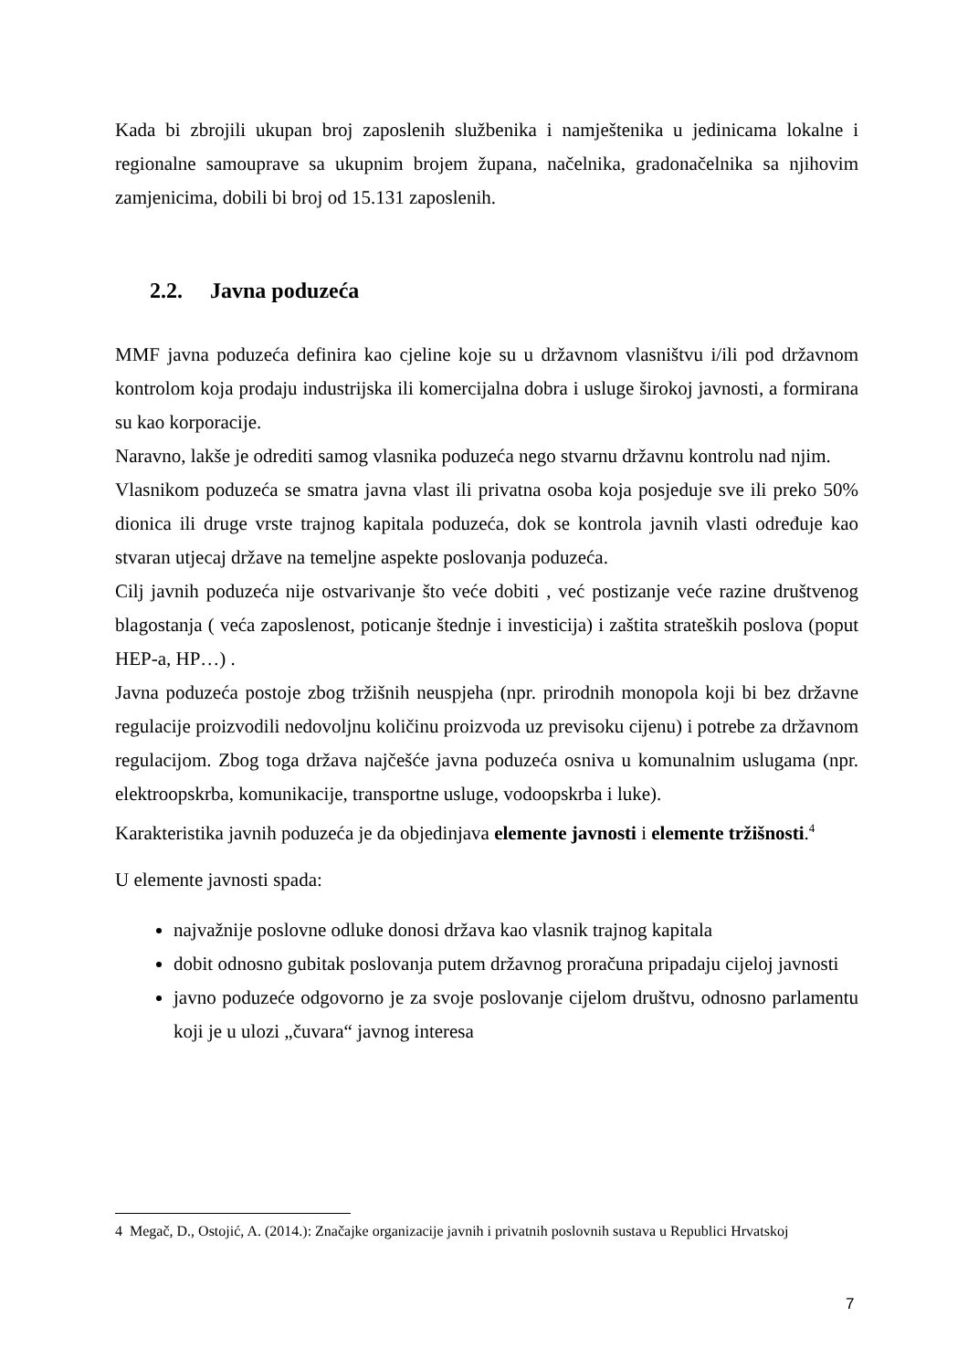Kada bi zbrojili ukupan broj zaposlenih službenika i namještenika u jedinicama lokalne i regionalne samouprave sa ukupnim brojem župana, načelnika, gradonačelnika sa njihovim zamjenicima, dobili bi broj od 15.131 zaposlenih.
2.2. Javna poduzeća
MMF javna poduzeća definira kao cjeline koje su u državnom vlasništvu i/ili pod državnom kontrolom koja prodaju industrijska ili komercijalna dobra i usluge širokoj javnosti, a formirana su kao korporacije.
Naravno, lakše je odrediti samog vlasnika poduzeća nego stvarnu državnu kontrolu nad njim.
Vlasnikom poduzeća se smatra javna vlast ili privatna osoba koja posjeduje sve ili preko 50% dionica ili druge vrste trajnog kapitala poduzeća, dok se kontrola javnih vlasti određuje kao stvaran utjecaj države na temeljne aspekte poslovanja poduzeća.
Cilj javnih poduzeća nije ostvarivanje što veće dobiti , već postizanje veće razine društvenog blagostanja ( veća zaposlenost, poticanje štednje i investicija) i zaštita strateških poslova (poput HEP-a, HP…) .
Javna poduzeća postoje zbog tržišnih neuspjeha (npr. prirodnih monopola koji bi bez državne regulacije proizvodili nedovoljnu količinu proizvoda uz previsoku cijenu) i potrebe za državnom regulacijom. Zbog toga država najčešće javna poduzeća osniva u komunalnim uslugama (npr. elektroopskrba, komunikacije, transportne usluge, vodoopskrba i luke).
Karakteristika javnih poduzeća je da objedinjava elemente javnosti i elemente tržišnosti.<sup>4</sup>
U elemente javnosti spada:
najvažnije poslovne odluke donosi država kao vlasnik trajnog kapitala
dobit odnosno gubitak poslovanja putem državnog proračuna pripadaju cijeloj javnosti
javno poduzeće odgovorno je za svoje poslovanje cijelom društvu, odnosno parlamentu koji je u ulozi „čuvara“ javnog interesa
4 Megač, D., Ostojić, A. (2014.): Značajke organizacije javnih i privatnih poslovnih sustava u Republici Hrvatskoj
7